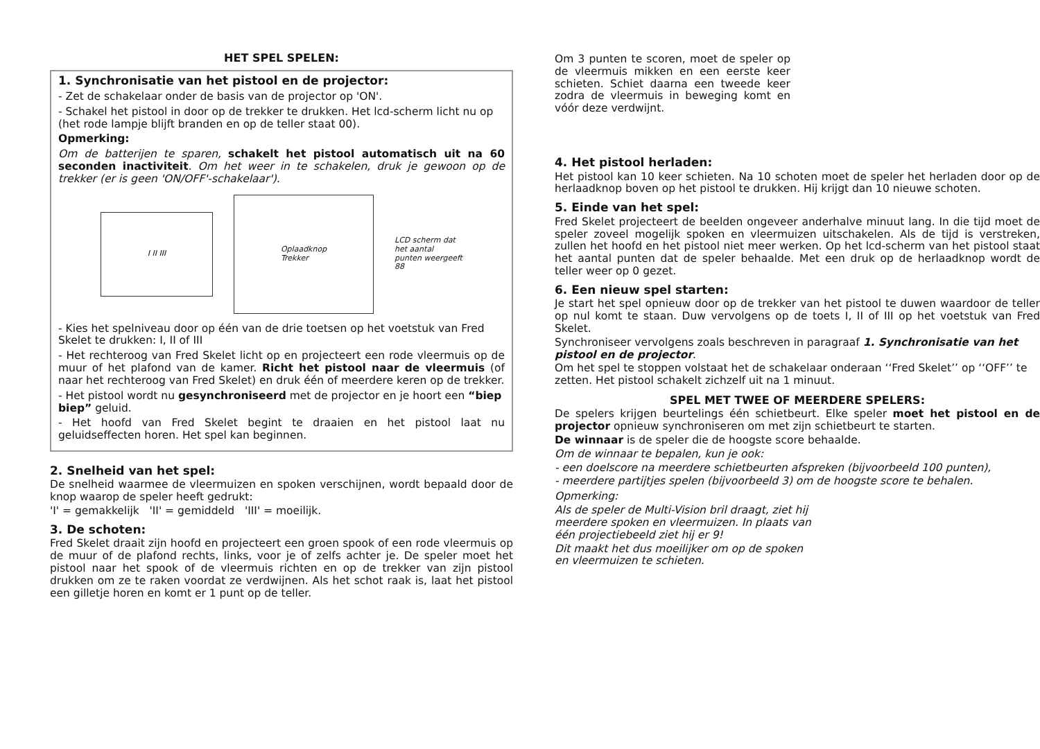HET SPEL SPELEN:
1. Synchronisatie van het pistool en de projector:
- Zet de schakelaar onder de basis van de projector op 'ON'.
- Schakel het pistool in door op de trekker te drukken. Het lcd-scherm licht nu op (het rode lampje blijft branden en op de teller staat 00).
Opmerking:
Om de batterijen te sparen, schakelt het pistool automatisch uit na 60 seconden inactiviteit. Om het weer in te schakelen, druk je gewoon op de trekker (er is geen 'ON/OFF'-schakelaar').
I II III
Oplaadknop
Trekker
LCD scherm dat
het aantal
punten weergeeft
88
- Kies het spelniveau door op één van de drie toetsen op het voetstuk van Fred Skelet te drukken: I, II of III
- Het rechteroog van Fred Skelet licht op en projecteert een rode vleermuis op de muur of het plafond van de kamer. Richt het pistool naar de vleermuis (of naar het rechteroog van Fred Skelet) en druk één of meerdere keren op de trekker.
- Het pistool wordt nu gesynchroniseerd met de projector en je hoort een “biep biep” geluid.
- Het hoofd van Fred Skelet begint te draaien en het pistool laat nu geluidseffecten horen. Het spel kan beginnen.
2. Snelheid van het spel:
De snelheid waarmee de vleermuizen en spoken verschijnen, wordt bepaald door de knop waarop de speler heeft gedrukt:
'I' = gemakkelijk 'II' = gemiddeld 'III' = moeilijk.
3. De schoten:
Fred Skelet draait zijn hoofd en projecteert een groen spook of een rode vleermuis op de muur of de plafond rechts, links, voor je of zelfs achter je. De speler moet het pistool naar het spook of de vleermuis richten en op de trekker van zijn pistool drukken om ze te raken voordat ze verdwijnen. Als het schot raak is, laat het pistool een gilletje horen en komt er 1 punt op de teller.
Om 3 punten te scoren, moet de speler op de vleermuis mikken en een eerste keer schieten. Schiet daarna een tweede keer zodra de vleermuis in beweging komt en vóór deze verdwijnt.
4. Het pistool herladen:
Het pistool kan 10 keer schieten. Na 10 schoten moet de speler het herladen door op de herlaadknop boven op het pistool te drukken. Hij krijgt dan 10 nieuwe schoten.
5. Einde van het spel:
Fred Skelet projecteert de beelden ongeveer anderhalve minuut lang. In die tijd moet de speler zoveel mogelijk spoken en vleermuizen uitschakelen. Als de tijd is verstreken, zullen het hoofd en het pistool niet meer werken. Op het lcd-scherm van het pistool staat het aantal punten dat de speler behaalde. Met een druk op de herlaadknop wordt de teller weer op 0 gezet.
6. Een nieuw spel starten:
Je start het spel opnieuw door op de trekker van het pistool te duwen waardoor de teller op nul komt te staan. Duw vervolgens op de toets I, II of III op het voetstuk van Fred Skelet.
Synchroniseer vervolgens zoals beschreven in paragraaf 1. Synchronisatie van het pistool en de projector.
Om het spel te stoppen volstaat het de schakelaar onderaan ‘‘Fred Skelet’’ op ‘‘OFF’’ te zetten. Het pistool schakelt zichzelf uit na 1 minuut.
SPEL MET TWEE OF MEERDERE SPELERS:
De spelers krijgen beurtelings één schietbeurt. Elke speler moet het pistool en de projector opnieuw synchroniseren om met zijn schietbeurt te starten.
De winnaar is de speler die de hoogste score behaalde.
Om de winnaar te bepalen, kun je ook:
- een doelscore na meerdere schietbeurten afspreken (bijvoorbeeld 100 punten),
- meerdere partijtjes spelen (bijvoorbeeld 3) om de hoogste score te behalen.
Opmerking:
Als de speler de Multi-Vision bril draagt, ziet hij meerdere spoken en vleermuizen. In plaats van één projectiebeeld ziet hij er 9!
Dit maakt het dus moeilijker om op de spoken en vleermuizen te schieten.